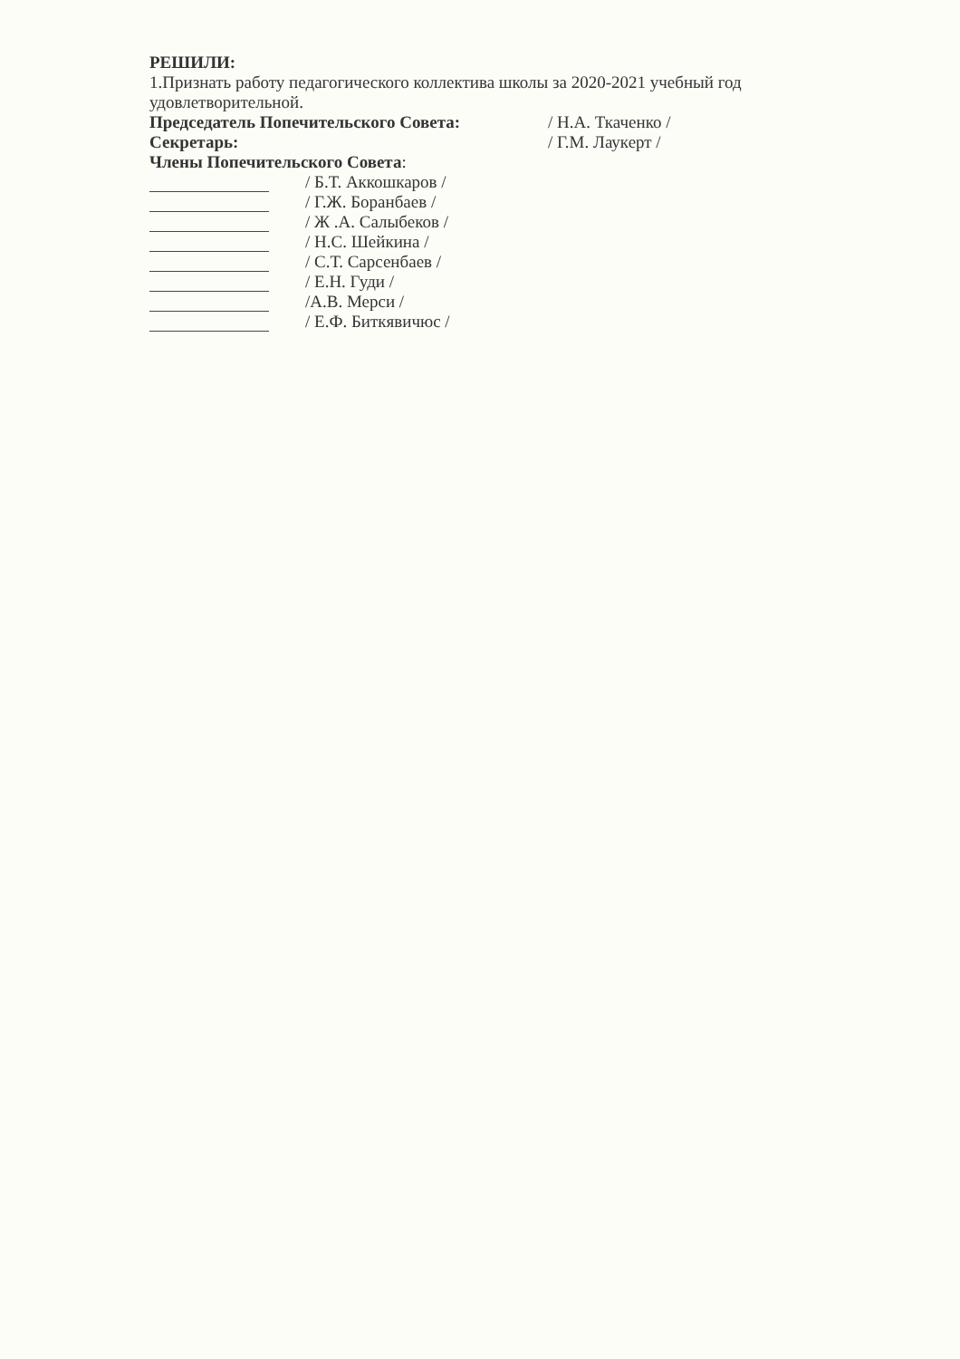РЕШИЛИ:
1.Признать работу педагогического коллектива школы за 2020-2021 учебный год удовлетворительной.
Председатель Попечительского Совета: / Н.А. Ткаченко /
Секретарь: / Г.М. Лаукерт /
Члены Попечительского Совета:
/ Б.Т. Аккошкаров /
/ Г.Ж. Боранбаев /
/ Ж .А. Салыбеков /
/ Н.С. Шейкина /
/ С.Т. Сарсенбаев /
/ Е.Н. Гуди /
/А.В. Мерси /
/ Е.Ф. Биткявичюс /